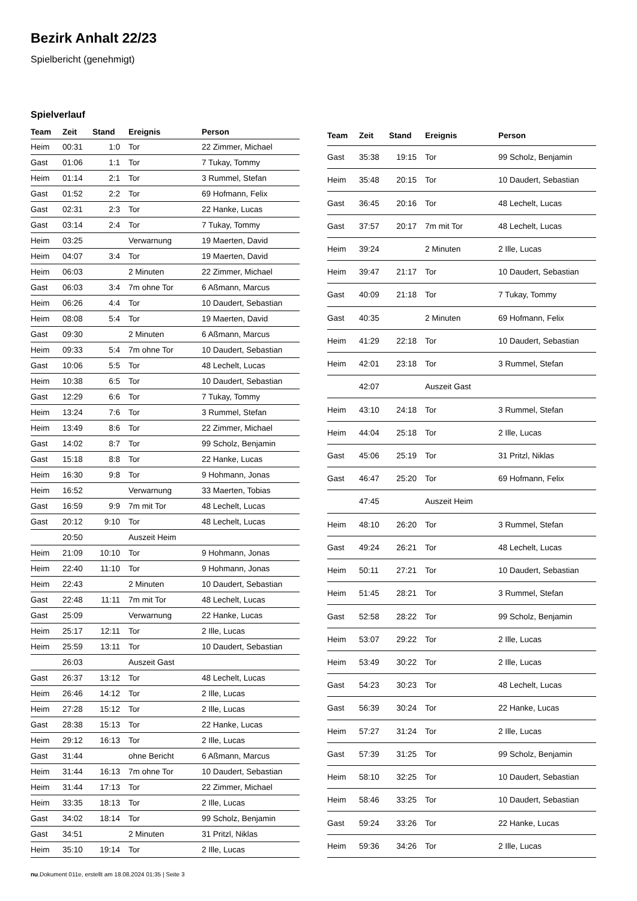Bezirk Anhalt 22/23
Spielbericht (genehmigt)
Spielverlauf
| Team | Zeit | Stand | Ereignis | Person |
| --- | --- | --- | --- | --- |
| Heim | 00:31 | 1:0 | Tor | 22 Zimmer, Michael |
| Gast | 01:06 | 1:1 | Tor | 7 Tukay, Tommy |
| Heim | 01:14 | 2:1 | Tor | 3 Rummel, Stefan |
| Gast | 01:52 | 2:2 | Tor | 69 Hofmann, Felix |
| Gast | 02:31 | 2:3 | Tor | 22 Hanke, Lucas |
| Gast | 03:14 | 2:4 | Tor | 7 Tukay, Tommy |
| Heim | 03:25 | | Verwarnung | 19 Maerten, David |
| Heim | 04:07 | 3:4 | Tor | 19 Maerten, David |
| Heim | 06:03 | | 2 Minuten | 22 Zimmer, Michael |
| Gast | 06:03 | 3:4 | 7m ohne Tor | 6 Aßmann, Marcus |
| Heim | 06:26 | 4:4 | Tor | 10 Daudert, Sebastian |
| Heim | 08:08 | 5:4 | Tor | 19 Maerten, David |
| Gast | 09:30 | | 2 Minuten | 6 Aßmann, Marcus |
| Heim | 09:33 | 5:4 | 7m ohne Tor | 10 Daudert, Sebastian |
| Gast | 10:06 | 5:5 | Tor | 48 Lechelt, Lucas |
| Heim | 10:38 | 6:5 | Tor | 10 Daudert, Sebastian |
| Gast | 12:29 | 6:6 | Tor | 7 Tukay, Tommy |
| Heim | 13:24 | 7:6 | Tor | 3 Rummel, Stefan |
| Heim | 13:49 | 8:6 | Tor | 22 Zimmer, Michael |
| Gast | 14:02 | 8:7 | Tor | 99 Scholz, Benjamin |
| Gast | 15:18 | 8:8 | Tor | 22 Hanke, Lucas |
| Heim | 16:30 | 9:8 | Tor | 9 Hohmann, Jonas |
| Heim | 16:52 | | Verwarnung | 33 Maerten, Tobias |
| Gast | 16:59 | 9:9 | 7m mit Tor | 48 Lechelt, Lucas |
| Gast | 20:12 | 9:10 | Tor | 48 Lechelt, Lucas |
| | 20:50 | | Auszeit Heim | |
| Heim | 21:09 | 10:10 | Tor | 9 Hohmann, Jonas |
| Heim | 22:40 | 11:10 | Tor | 9 Hohmann, Jonas |
| Heim | 22:43 | | 2 Minuten | 10 Daudert, Sebastian |
| Gast | 22:48 | 11:11 | 7m mit Tor | 48 Lechelt, Lucas |
| Gast | 25:09 | | Verwarnung | 22 Hanke, Lucas |
| Heim | 25:17 | 12:11 | Tor | 2 Ille, Lucas |
| Heim | 25:59 | 13:11 | Tor | 10 Daudert, Sebastian |
| | 26:03 | | Auszeit Gast | |
| Gast | 26:37 | 13:12 | Tor | 48 Lechelt, Lucas |
| Heim | 26:46 | 14:12 | Tor | 2 Ille, Lucas |
| Heim | 27:28 | 15:12 | Tor | 2 Ille, Lucas |
| Gast | 28:38 | 15:13 | Tor | 22 Hanke, Lucas |
| Heim | 29:12 | 16:13 | Tor | 2 Ille, Lucas |
| Gast | 31:44 | | ohne Bericht | 6 Aßmann, Marcus |
| Heim | 31:44 | 16:13 | 7m ohne Tor | 10 Daudert, Sebastian |
| Heim | 31:44 | 17:13 | Tor | 22 Zimmer, Michael |
| Heim | 33:35 | 18:13 | Tor | 2 Ille, Lucas |
| Gast | 34:02 | 18:14 | Tor | 99 Scholz, Benjamin |
| Gast | 34:51 | | 2 Minuten | 31 Pritzl, Niklas |
| Heim | 35:10 | 19:14 | Tor | 2 Ille, Lucas |
| Team | Zeit | Stand | Ereignis | Person |
| --- | --- | --- | --- | --- |
| Gast | 35:38 | 19:15 | Tor | 99 Scholz, Benjamin |
| Heim | 35:48 | 20:15 | Tor | 10 Daudert, Sebastian |
| Gast | 36:45 | 20:16 | Tor | 48 Lechelt, Lucas |
| Gast | 37:57 | 20:17 | 7m mit Tor | 48 Lechelt, Lucas |
| Heim | 39:24 | | 2 Minuten | 2 Ille, Lucas |
| Heim | 39:47 | 21:17 | Tor | 10 Daudert, Sebastian |
| Gast | 40:09 | 21:18 | Tor | 7 Tukay, Tommy |
| Gast | 40:35 | | 2 Minuten | 69 Hofmann, Felix |
| Heim | 41:29 | 22:18 | Tor | 10 Daudert, Sebastian |
| Heim | 42:01 | 23:18 | Tor | 3 Rummel, Stefan |
| | 42:07 | | Auszeit Gast | |
| Heim | 43:10 | 24:18 | Tor | 3 Rummel, Stefan |
| Heim | 44:04 | 25:18 | Tor | 2 Ille, Lucas |
| Gast | 45:06 | 25:19 | Tor | 31 Pritzl, Niklas |
| Gast | 46:47 | 25:20 | Tor | 69 Hofmann, Felix |
| | 47:45 | | Auszeit Heim | |
| Heim | 48:10 | 26:20 | Tor | 3 Rummel, Stefan |
| Gast | 49:24 | 26:21 | Tor | 48 Lechelt, Lucas |
| Heim | 50:11 | 27:21 | Tor | 10 Daudert, Sebastian |
| Heim | 51:45 | 28:21 | Tor | 3 Rummel, Stefan |
| Gast | 52:58 | 28:22 | Tor | 99 Scholz, Benjamin |
| Heim | 53:07 | 29:22 | Tor | 2 Ille, Lucas |
| Heim | 53:49 | 30:22 | Tor | 2 Ille, Lucas |
| Gast | 54:23 | 30:23 | Tor | 48 Lechelt, Lucas |
| Gast | 56:39 | 30:24 | Tor | 22 Hanke, Lucas |
| Heim | 57:27 | 31:24 | Tor | 2 Ille, Lucas |
| Gast | 57:39 | 31:25 | Tor | 99 Scholz, Benjamin |
| Heim | 58:10 | 32:25 | Tor | 10 Daudert, Sebastian |
| Heim | 58:46 | 33:25 | Tor | 10 Daudert, Sebastian |
| Gast | 59:24 | 33:26 | Tor | 22 Hanke, Lucas |
| Heim | 59:36 | 34:26 | Tor | 2 Ille, Lucas |
nu.Dokument 011e, erstellt am 18.08.2024 01:35 | Seite 3